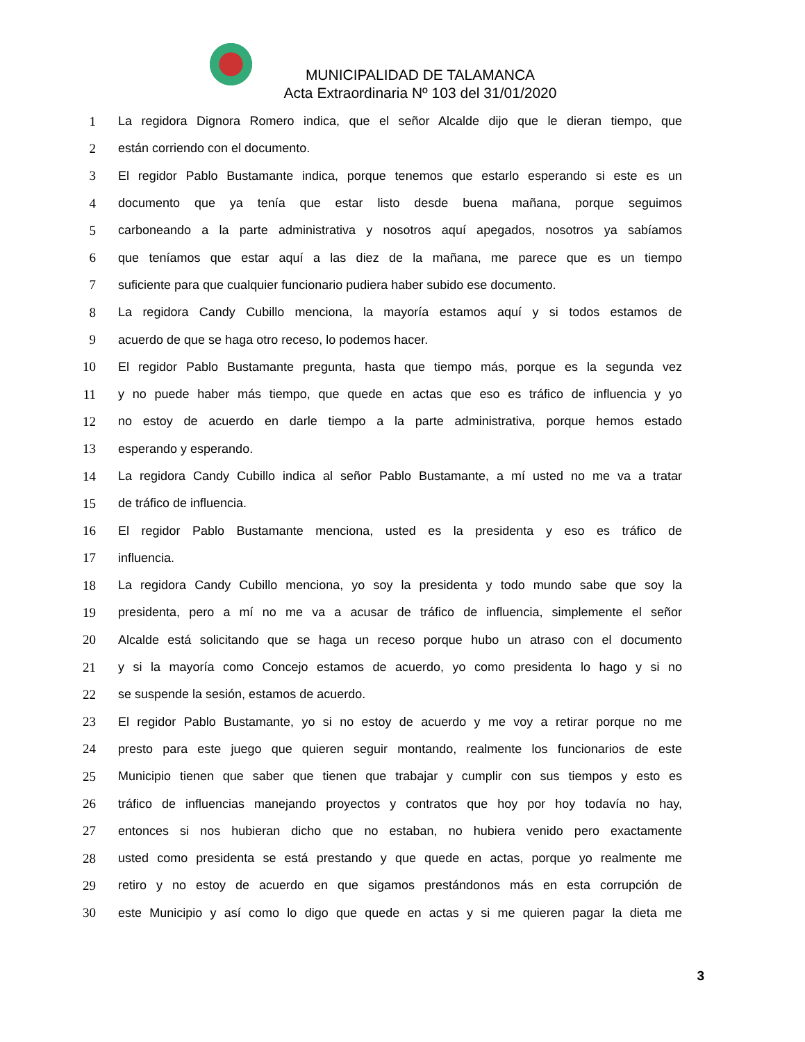MUNICIPALIDAD DE TALAMANCA
Acta Extraordinaria Nº 103 del 31/01/2020
1 La regidora Dignora Romero indica, que el señor Alcalde dijo que le dieran tiempo, que
2 están corriendo con el documento.
3 El regidor Pablo Bustamante indica, porque tenemos que estarlo esperando si este es un
4 documento que ya tenía que estar listo desde buena mañana, porque seguimos
5 carboneando a la parte administrativa y nosotros aquí apegados, nosotros ya sabíamos
6 que teníamos que estar aquí a las diez de la mañana, me parece que es un tiempo
7 suficiente para que cualquier funcionario pudiera haber subido ese documento.
8 La regidora Candy Cubillo menciona, la mayoría estamos aquí y si todos estamos de
9 acuerdo de que se haga otro receso, lo podemos hacer.
10 El regidor Pablo Bustamante pregunta, hasta que tiempo más, porque es la segunda vez
11 y no puede haber más tiempo, que quede en actas que eso es tráfico de influencia y yo
12 no estoy de acuerdo en darle tiempo a la parte administrativa, porque hemos estado
13 esperando y esperando.
14 La regidora Candy Cubillo indica al señor Pablo Bustamante, a mí usted no me va a tratar
15 de tráfico de influencia.
16 El regidor Pablo Bustamante menciona, usted es la presidenta y eso es tráfico de
17 influencia.
18 La regidora Candy Cubillo menciona, yo soy la presidenta y todo mundo sabe que soy la
19 presidenta, pero a mí no me va a acusar de tráfico de influencia, simplemente el señor
20 Alcalde está solicitando que se haga un receso porque hubo un atraso con el documento
21 y si la mayoría como Concejo estamos de acuerdo, yo como presidenta lo hago y si no
22 se suspende la sesión, estamos de acuerdo.
23 El regidor Pablo Bustamante, yo si no estoy de acuerdo y me voy a retirar porque no me
24 presto para este juego que quieren seguir montando, realmente los funcionarios de este
25 Municipio tienen que saber que tienen que trabajar y cumplir con sus tiempos y esto es
26 tráfico de influencias manejando proyectos y contratos que hoy por hoy todavía no hay,
27 entonces si nos hubieran dicho que no estaban, no hubiera venido pero exactamente
28 usted como presidenta se está prestando y que quede en actas, porque yo realmente me
29 retiro y no estoy de acuerdo en que sigamos prestándonos más en esta corrupción de
30 este Municipio y así como lo digo que quede en actas y si me quieren pagar la dieta me
3